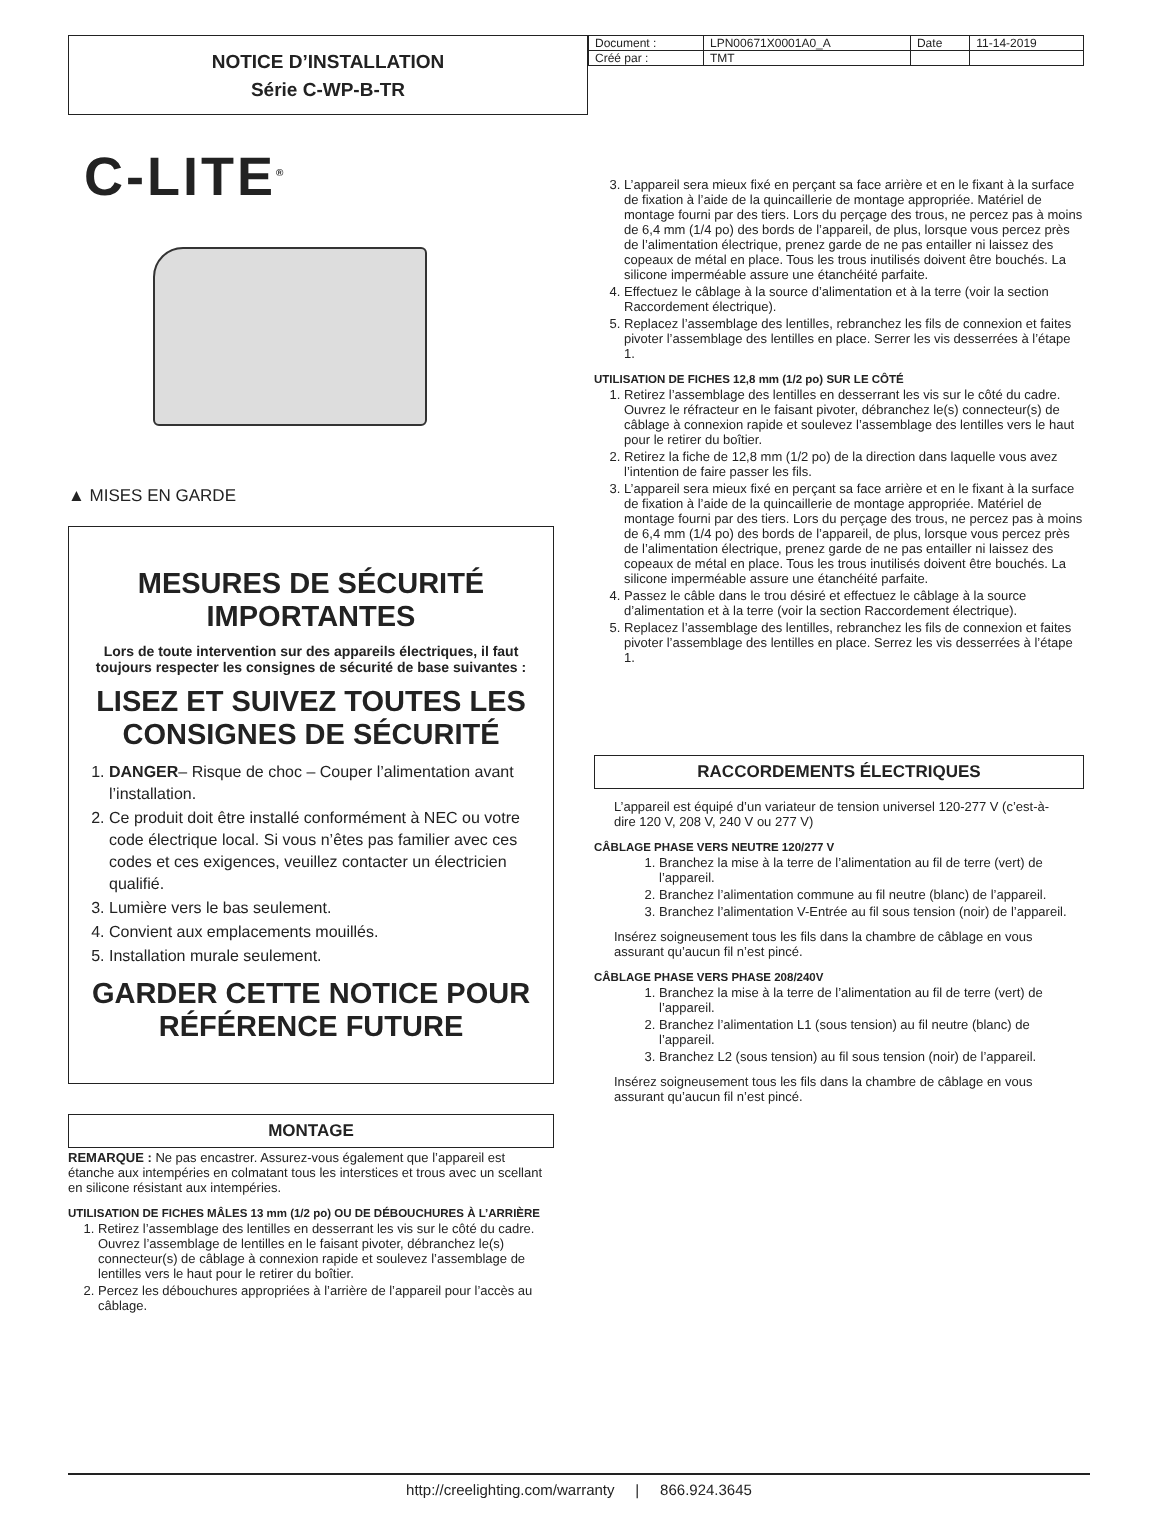NOTICE D’INSTALLATION
Série C-WP-B-TR
| Document : | LPN00671X0001A0_A | Date | 11-14-2019 |
| Créé par : | TMT | | |
C-LITE<sup>®</sup>
▲ MISES EN GARDE
MESURES DE SÉCURITÉ IMPORTANTES
Lors de toute intervention sur des appareils électriques, il faut toujours respecter les consignes de sécurité de base suivantes :
LISEZ ET SUIVEZ TOUTES LES CONSIGNES DE SÉCURITÉ
1. DANGER– Risque de choc – Couper l’alimentation avant l’installation.
2. Ce produit doit être installé conformément à NEC ou votre code électrique local. Si vous n’êtes pas familier avec ces codes et ces exigences, veuillez contacter un électricien qualifié.
3. Lumière vers le bas seulement.
4. Convient aux emplacements mouillés.
5. Installation murale seulement.
GARDER CETTE NOTICE POUR RÉFÉRENCE FUTURE
MONTAGE
REMARQUE : Ne pas encastrer. Assurez-vous également que l’appareil est étanche aux intempéries en colmatant tous les interstices et trous avec un scellant en silicone résistant aux intempéries.
UTILISATION DE FICHES MÂLES 13 mm (1/2 po) OU DE DÉBOUCHURES À L’ARRIÈRE
1. Retirez l’assemblage des lentilles en desserrant les vis sur le côté du cadre. Ouvrez l’assemblage de lentilles en le faisant pivoter, débranchez le(s) connecteur(s) de câblage à connexion rapide et soulevez l’assemblage de lentilles vers le haut pour le retirer du boîtier.
2. Percez les débouchures appropriées à l’arrière de l’appareil pour l’accès au câblage.
3. L’appareil sera mieux fixé en perçant sa face arrière et en le fixant à la surface de fixation à l’aide de la quincaillerie de montage appropriée. Matériel de montage fourni par des tiers. Lors du perçage des trous, ne percez pas à moins de 6,4 mm (1/4 po) des bords de l’appareil, de plus, lorsque vous percez près de l’alimentation électrique, prenez garde de ne pas entailler ni laissez des copeaux de métal en place. Tous les trous inutilisés doivent être bouchés. La silicone imperméable assure une étanchéité parfaite.
4. Effectuez le câblage à la source d’alimentation et à la terre (voir la section Raccordement électrique).
5. Replacez l’assemblage des lentilles, rebranchez les fils de connexion et faites pivoter l’assemblage des lentilles en place. Serrer les vis desserrées à l’étape 1.
UTILISATION DE FICHES 12,8 mm (1/2 po) SUR LE CÔTÉ
1. Retirez l’assemblage des lentilles en desserrant les vis sur le côté du cadre. Ouvrez le réfracteur en le faisant pivoter, débranchez le(s) connecteur(s) de câblage à connexion rapide et soulevez l’assemblage des lentilles vers le haut pour le retirer du boîtier.
2. Retirez la fiche de 12,8 mm (1/2 po) de la direction dans laquelle vous avez l’intention de faire passer les fils.
3. L’appareil sera mieux fixé en perçant sa face arrière et en le fixant à la surface de fixation à l’aide de la quincaillerie de montage appropriée. Matériel de montage fourni par des tiers. Lors du perçage des trous, ne percez pas à moins de 6,4 mm (1/4 po) des bords de l’appareil, de plus, lorsque vous percez près de l’alimentation électrique, prenez garde de ne pas entailler ni laissez des copeaux de métal en place. Tous les trous inutilisés doivent être bouchés. La silicone imperméable assure une étanchéité parfaite.
4. Passez le câble dans le trou désiré et effectuez le câblage à la source d’alimentation et à la terre (voir la section Raccordement électrique).
5. Replacez l’assemblage des lentilles, rebranchez les fils de connexion et faites pivoter l’assemblage des lentilles en place. Serrez les vis desserrées à l’étape 1.
RACCORDEMENTS ÉLECTRIQUES
L’appareil est équipé d’un variateur de tension universel 120-277 V (c’est-à-dire 120 V, 208 V, 240 V ou 277 V)
CÂBLAGE PHASE VERS NEUTRE 120/277 V
1. Branchez la mise à la terre de l’alimentation au fil de terre (vert) de l’appareil.
2. Branchez l’alimentation commune au fil neutre (blanc) de l’appareil.
3. Branchez l’alimentation V-Entrée au fil sous tension (noir) de l’appareil.
Insérez soigneusement tous les fils dans la chambre de câblage en vous assurant qu’aucun fil n’est pincé.
CÂBLAGE PHASE VERS PHASE 208/240V
1. Branchez la mise à la terre de l’alimentation au fil de terre (vert) de l’appareil.
2. Branchez l’alimentation L1 (sous tension) au fil neutre (blanc) de l’appareil.
3. Branchez L2 (sous tension) au fil sous tension (noir) de l’appareil.
Insérez soigneusement tous les fils dans la chambre de câblage en vous assurant qu’aucun fil n’est pincé.
http://creelighting.com/warranty | 866.924.3645